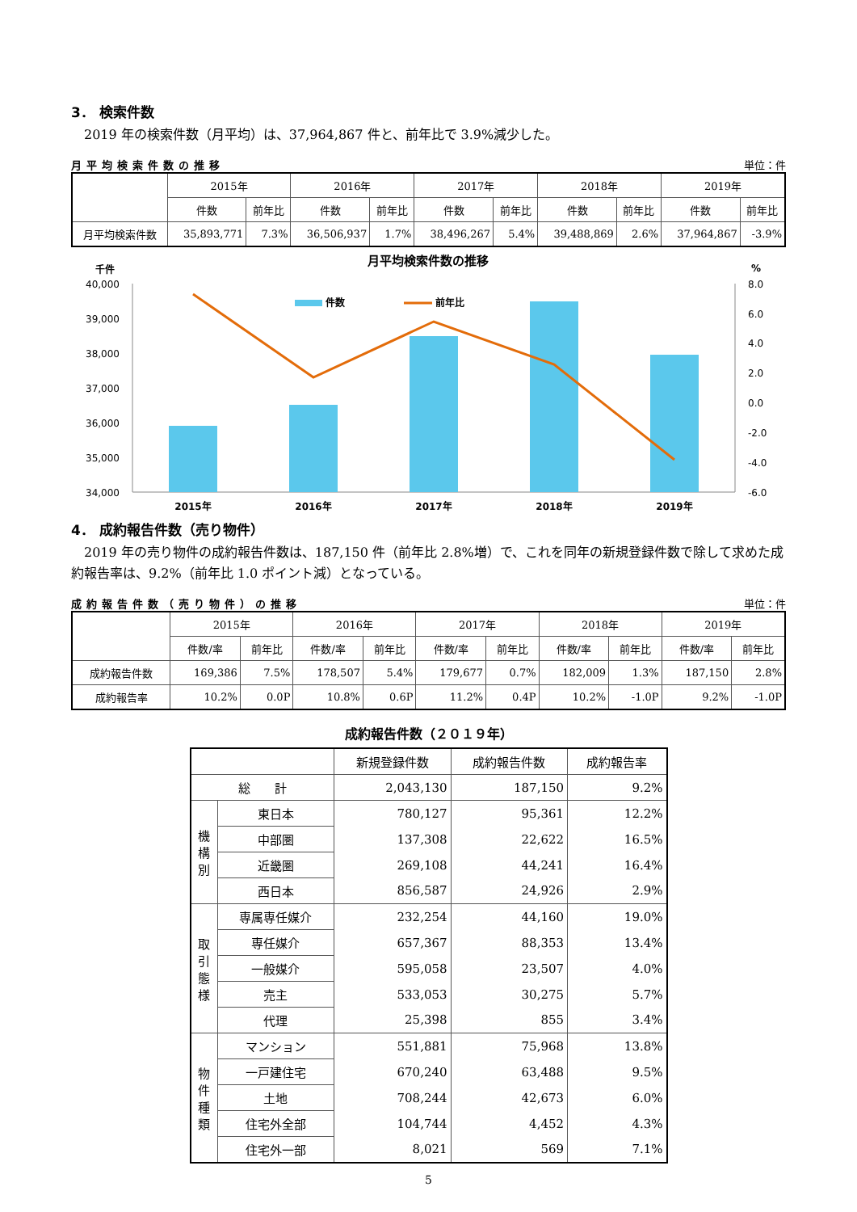3． 検索件数
　2019 年の検索件数（月平均）は、37,964,867 件と、前年比で 3.9%減少した。
月平均検索件数の推移 単位：件
| | 2015年 | | 2016年 | | 2017年 | | 2018年 | | 2019年 | |
| --- | --- | --- | --- | --- | --- | --- | --- | --- | --- | --- |
| | 件数 | 前年比 | 件数 | 前年比 | 件数 | 前年比 | 件数 | 前年比 | 件数 | 前年比 |
| 月平均検索件数 | 35,893,771 | 7.3% | 36,506,937 | 1.7% | 38,496,267 | 5.4% | 39,488,869 | 2.6% | 37,964,867 | -3.9% |
月平均検索件数の推移
千件
%
40,000
39,000
38,000
37,000
36,000
35,000
34,000
8.0
6.0
4.0
2.0
0.0
-2.0
-4.0
-6.0
件数
前年比
2015年
2016年
2017年
2018年
2019年
4． 成約報告件数（売り物件）
　2019 年の売り物件の成約報告件数は、187,150 件（前年比 2.8%増）で、これを同年の新規登録件数で除して求めた成約報告率は、9.2%（前年比 1.0 ポイント減）となっている。
成約報告件数（売り物件）の推移 単位：件
| | 2015年 | | 2016年 | | 2017年 | | 2018年 | | 2019年 | |
| --- | --- | --- | --- | --- | --- | --- | --- | --- | --- | --- |
| | 件数/率 | 前年比 | 件数/率 | 前年比 | 件数/率 | 前年比 | 件数/率 | 前年比 | 件数/率 | 前年比 |
| 成約報告件数 | 169,386 | 7.5% | 178,507 | 5.4% | 179,677 | 0.7% | 182,009 | 1.3% | 187,150 | 2.8% |
| 成約報告率 | 10.2% | 0.0P | 10.8% | 0.6P | 11.2% | 0.4P | 10.2% | -1.0P | 9.2% | -1.0P |
成約報告件数（２０１９年）
| | | 新規登録件数 | 成約報告件数 | 成約報告率 |
| --- | --- | --- | --- | --- |
| 総 計 | | 2,043,130 | 187,150 | 9.2% |
| 機 構 別 | 東日本 | 780,127 | 95,361 | 12.2% |
| | 中部圏 | 137,308 | 22,622 | 16.5% |
| | 近畿圏 | 269,108 | 44,241 | 16.4% |
| | 西日本 | 856,587 | 24,926 | 2.9% |
| 取 引 態 様 | 専属専任媒介 | 232,254 | 44,160 | 19.0% |
| | 専任媒介 | 657,367 | 88,353 | 13.4% |
| | 一般媒介 | 595,058 | 23,507 | 4.0% |
| | 売主 | 533,053 | 30,275 | 5.7% |
| | 代理 | 25,398 | 855 | 3.4% |
| 物 件 種 類 | マンション | 551,881 | 75,968 | 13.8% |
| | 一戸建住宅 | 670,240 | 63,488 | 9.5% |
| | 土地 | 708,244 | 42,673 | 6.0% |
| | 住宅外全部 | 104,744 | 4,452 | 4.3% |
| | 住宅外一部 | 8,021 | 569 | 7.1% |
5